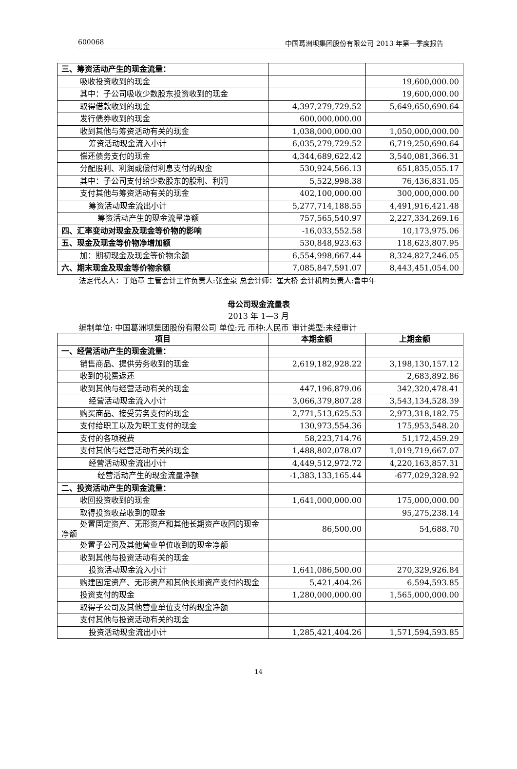600068 中国葛洲坝集团股份有限公司 2013 年第一季度报告
| 三、筹资活动产生的现金流量： | | |
| 吸收投资收到的现金 | | 19,600,000.00 |
| 其中：子公司吸收少数股东投资收到的现金 | | 19,600,000.00 |
| 取得借款收到的现金 | 4,397,279,729.52 | 5,649,650,690.64 |
| 发行债券收到的现金 | 600,000,000.00 | |
| 收到其他与筹资活动有关的现金 | 1,038,000,000.00 | 1,050,000,000.00 |
| 筹资活动现金流入小计 | 6,035,279,729.52 | 6,719,250,690.64 |
| 偿还债务支付的现金 | 4,344,689,622.42 | 3,540,081,366.31 |
| 分配股利、利润或偿付利息支付的现金 | 530,924,566.13 | 651,835,055.17 |
| 其中：子公司支付给少数股东的股利、利润 | 5,522,998.38 | 76,436,831.05 |
| 支付其他与筹资活动有关的现金 | 402,100,000.00 | 300,000,000.00 |
| 筹资活动现金流出小计 | 5,277,714,188.55 | 4,491,916,421.48 |
| 筹资活动产生的现金流量净额 | 757,565,540.97 | 2,227,334,269.16 |
| 四、汇率变动对现金及现金等价物的影响 | -16,033,552.58 | 10,173,975.06 |
| 五、现金及现金等价物净增加额 | 530,848,923.63 | 118,623,807.95 |
| 加：期初现金及现金等价物余额 | 6,554,998,667.44 | 8,324,827,246.05 |
| 六、期末现金及现金等价物余额 | 7,085,847,591.07 | 8,443,451,054.00 |
法定代表人：丁焰章 主管会计工作负责人:张金泉 总会计师：崔大桥 会计机构负责人:鲁中年
母公司现金流量表
2013 年 1—3 月
编制单位: 中国葛洲坝集团股份有限公司 单位:元 币种:人民币 审计类型:未经审计
| 项目 | 本期金额 | 上期金额 |
| --- | --- | --- |
| 一、经营活动产生的现金流量： | | |
| 销售商品、提供劳务收到的现金 | 2,619,182,928.22 | 3,198,130,157.12 |
| 收到的税费返还 | | 2,683,892.86 |
| 收到其他与经营活动有关的现金 | 447,196,879.06 | 342,320,478.41 |
| 经营活动现金流入小计 | 3,066,379,807.28 | 3,543,134,528.39 |
| 购买商品、接受劳务支付的现金 | 2,771,513,625.53 | 2,973,318,182.75 |
| 支付给职工以及为职工支付的现金 | 130,973,554.36 | 175,953,548.20 |
| 支付的各项税费 | 58,223,714.76 | 51,172,459.29 |
| 支付其他与经营活动有关的现金 | 1,488,802,078.07 | 1,019,719,667.07 |
| 经营活动现金流出小计 | 4,449,512,972.72 | 4,220,163,857.31 |
| 经营活动产生的现金流量净额 | -1,383,133,165.44 | -677,029,328.92 |
| 二、投资活动产生的现金流量： | | |
| 收回投资收到的现金 | 1,641,000,000.00 | 175,000,000.00 |
| 取得投资收益收到的现金 | | 95,275,238.14 |
| 处置固定资产、无形资产和其他长期资产收回的现金净额 | 86,500.00 | 54,688.70 |
| 处置子公司及其他营业单位收到的现金净额 | | |
| 收到其他与投资活动有关的现金 | | |
| 投资活动现金流入小计 | 1,641,086,500.00 | 270,329,926.84 |
| 购建固定资产、无形资产和其他长期资产支付的现金 | 5,421,404.26 | 6,594,593.85 |
| 投资支付的现金 | 1,280,000,000.00 | 1,565,000,000.00 |
| 取得子公司及其他营业单位支付的现金净额 | | |
| 支付其他与投资活动有关的现金 | | |
| 投资活动现金流出小计 | 1,285,421,404.26 | 1,571,594,593.85 |
14